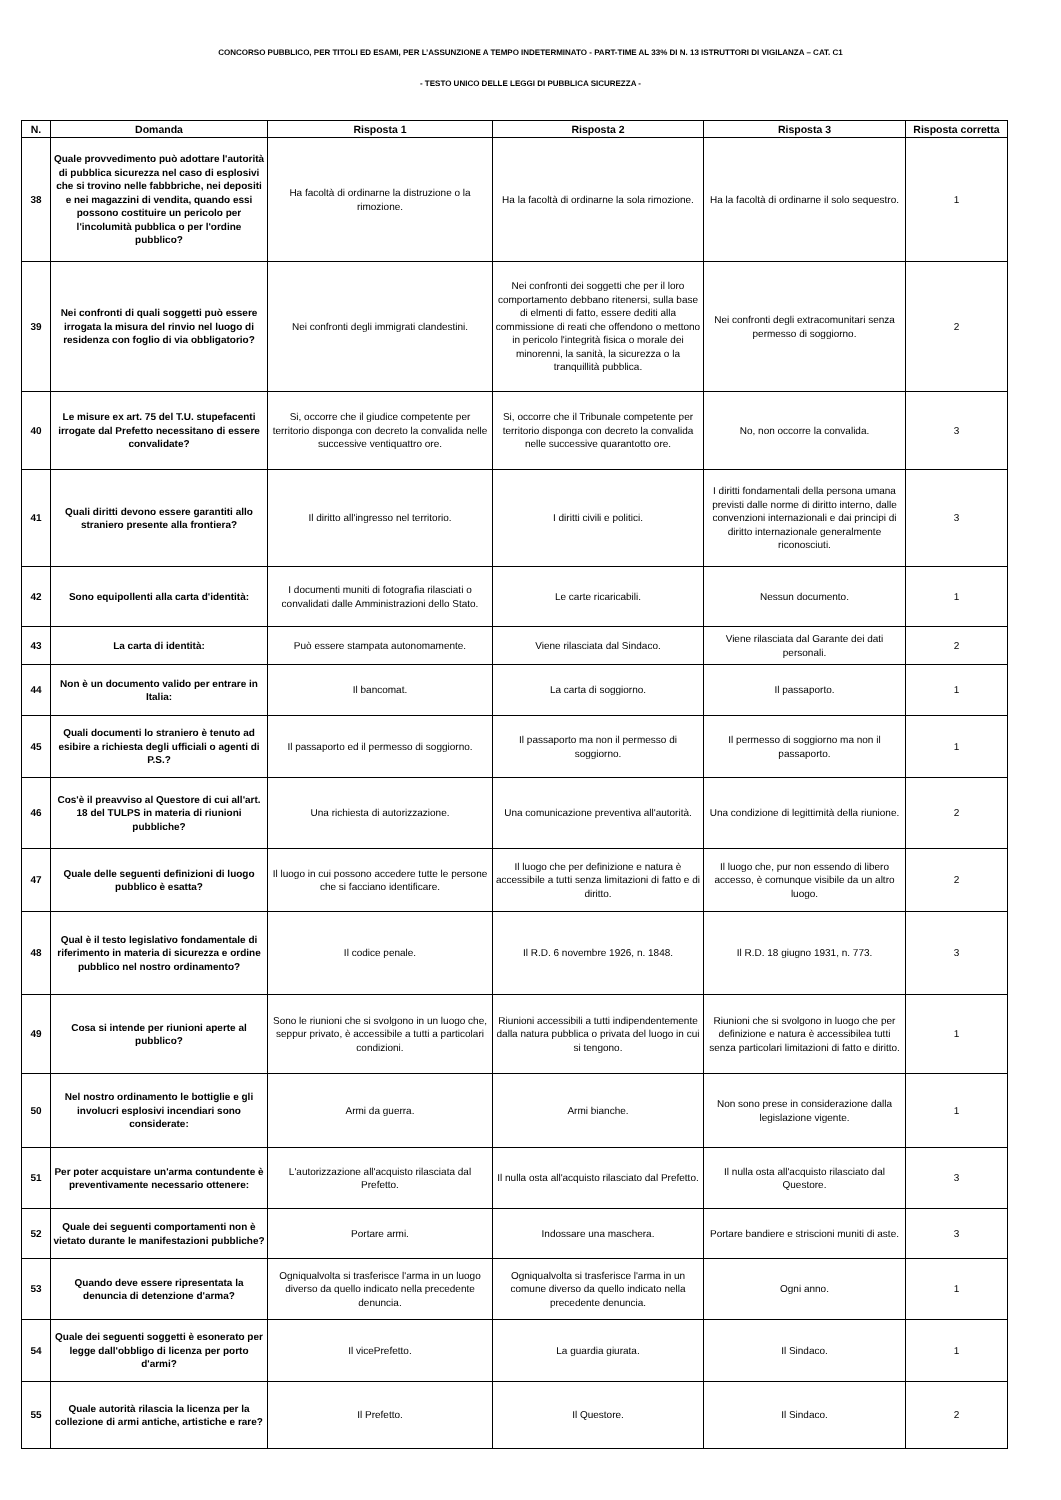CONCORSO PUBBLICO, PER TITOLI ED ESAMI, PER L’ASSUNZIONE A TEMPO INDETERMINATO - PART-TIME AL 33% DI N. 13 ISTRUTTORI DI VIGILANZA – CAT. C1
- TESTO UNICO DELLE LEGGI DI PUBBLICA SICUREZZA -
| N. | Domanda | Risposta 1 | Risposta 2 | Risposta 3 | Risposta corretta |
| --- | --- | --- | --- | --- | --- |
| 38 | Quale provvedimento può adottare l'autorità di pubblica sicurezza nel caso di esplosivi che si trovino nelle fabbbriche, nei depositi e nei magazzini di vendita, quando essi possono costituire un pericolo per l'incolumità pubblica o per l'ordine pubblico? | Ha facoltà di ordinarne la distruzione o la rimozione. | Ha la facoltà di ordinarne la sola rimozione. | Ha la facoltà di ordinarne il solo sequestro. | 1 |
| 39 | Nei confronti di quali soggetti può essere irrogata la misura del rinvio nel luogo di residenza con foglio di via obbligatorio? | Nei confronti degli immigrati clandestini. | Nei confronti dei soggetti che per il loro comportamento debbano ritenersi, sulla base di elmenti di fatto, essere dediti alla commissione di reati che offendono o mettono in pericolo l'integrità fisica o morale dei minorenni, la sanità, la sicurezza o la tranquillità pubblica. | Nei confronti degli extracomunitari senza permesso di soggiorno. | 2 |
| 40 | Le misure ex art. 75 del T.U. stupefacenti irrogate dal Prefetto necessitano di essere convalidate? | Si, occorre che il giudice competente per territorio disponga con decreto la convalida nelle successive ventiquattro ore. | Si, occorre che il Tribunale competente per territorio disponga con decreto la convalida nelle successive quarantotto ore. | No, non occorre la convalida. | 3 |
| 41 | Quali diritti devono essere garantiti allo straniero presente alla frontiera? | Il diritto all'ingresso nel territorio. | I diritti civili e politici. | I diritti fondamentali della persona umana previsti dalle norme di diritto interno, dalle convenzioni internazionali e dai principi di diritto internazionale generalmente riconosciuti. | 3 |
| 42 | Sono equipollenti alla carta d'identità: | I documenti muniti di fotografia rilasciati o convalidati dalle Amministrazioni dello Stato. | Le carte ricaricabili. | Nessun documento. | 1 |
| 43 | La carta di identità: | Può essere stampata autonomamente. | Viene rilasciata dal Sindaco. | Viene rilasciata dal Garante dei dati personali. | 2 |
| 44 | Non è un documento valido per entrare in Italia: | Il bancomat. | La carta di soggiorno. | Il passaporto. | 1 |
| 45 | Quali documenti lo straniero è tenuto ad esibire a richiesta degli ufficiali o agenti di P.S.? | Il passaporto ed il permesso di soggiorno. | Il passaporto ma non il permesso di soggiorno. | Il permesso di soggiorno ma non il passaporto. | 1 |
| 46 | Cos'è il preavviso al Questore di cui all'art. 18 del TULPS in materia di riunioni pubbliche? | Una richiesta di autorizzazione. | Una comunicazione preventiva all'autorità. | Una condizione di legittimità della riunione. | 2 |
| 47 | Quale delle seguenti definizioni di luogo pubblico è esatta? | Il luogo in cui possono accedere tutte le persone che si facciano identificare. | Il luogo che per definizione e natura è accessibile a tutti senza limitazioni di fatto e di diritto. | Il luogo che, pur non essendo di libero accesso, è comunque visibile da un altro luogo. | 2 |
| 48 | Qual è il testo legislativo fondamentale di riferimento in materia di sicurezza e ordine pubblico nel nostro ordinamento? | Il codice penale. | Il R.D. 6 novembre 1926, n. 1848. | Il R.D. 18 giugno 1931, n. 773. | 3 |
| 49 | Cosa si intende per riunioni aperte al pubblico? | Sono le riunioni che si svolgono in un luogo che, seppur privato, è accessibile a tutti a particolari condizioni. | Riunioni accessibili a tutti indipendentemente dalla natura pubblica o privata del luogo in cui si tengono. | Riunioni che si svolgono in luogo che per definizione e natura è accessibilea tutti senza particolari limitazioni di fatto e diritto. | 1 |
| 50 | Nel nostro ordinamento le bottiglie e gli involucri esplosivi incendiari sono considerate: | Armi da guerra. | Armi bianche. | Non sono prese in considerazione dalla legislazione vigente. | 1 |
| 51 | Per poter acquistare un'arma contundente è preventivamente necessario ottenere: | L'autorizzazione all'acquisto rilasciata dal Prefetto. | Il nulla osta all'acquisto rilasciato dal Prefetto. | Il nulla osta all'acquisto rilasciato dal Questore. | 3 |
| 52 | Quale dei seguenti comportamenti non è vietato durante le manifestazioni pubbliche? | Portare armi. | Indossare una maschera. | Portare bandiere e striscioni muniti di aste. | 3 |
| 53 | Quando deve essere ripresentata la denuncia di detenzione d'arma? | Ogniqualvolta si trasferisce l'arma in un luogo diverso da quello indicato nella precedente denuncia. | Ogniqualvolta si trasferisce l'arma in un comune diverso da quello indicato nella precedente denuncia. | Ogni anno. | 1 |
| 54 | Quale dei seguenti soggetti è esonerato per legge dall'obbligo di licenza per porto d'armi? | Il vicePrefetto. | La guardia giurata. | Il Sindaco. | 1 |
| 55 | Quale autorità rilascia la licenza per la collezione di armi antiche, artistiche e rare? | Il Prefetto. | Il Questore. | Il Sindaco. | 2 |